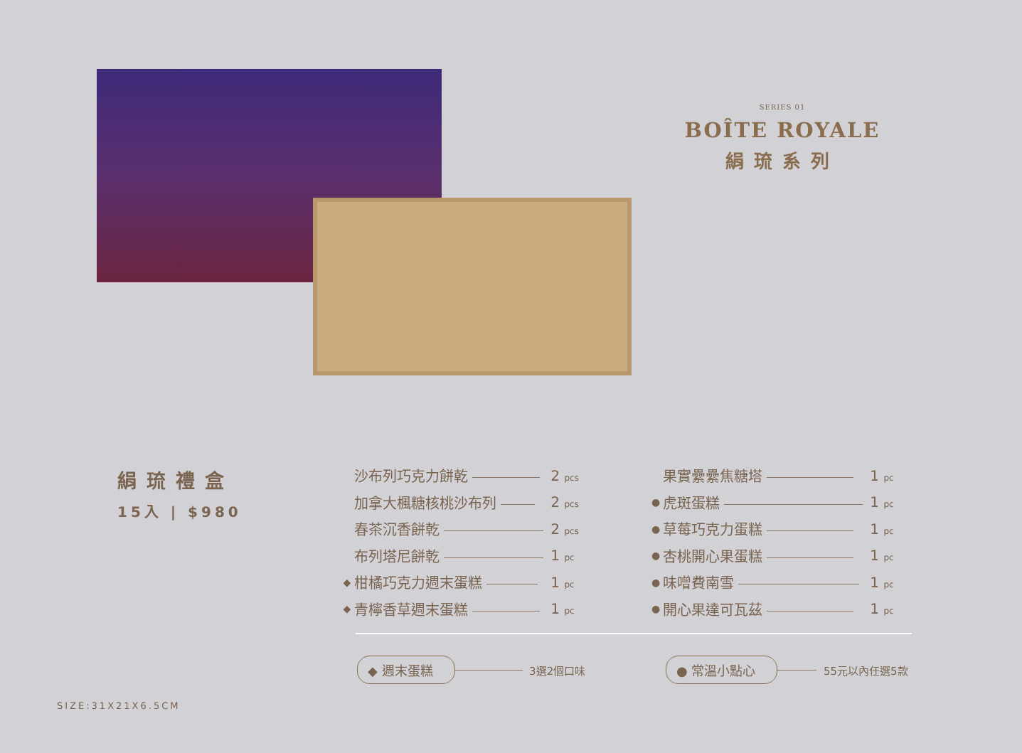SERIES 01
BOÎTE ROYALE
絹琉系列
絹琉禮盒
15入 | $980
| | 沙布列巧克力餅乾 | 2 pcs |
| | 加拿大楓糖核桃沙布列 | 2 pcs |
| | 春茶沉香餅乾 | 2 pcs |
| | 布列塔尼餅乾 | 1 pc |
| ◆ | 柑橘巧克力週末蛋糕 | 1 pc |
| ◆ | 青檸香草週末蛋糕 | 1 pc |
| | 果實纍纍焦糖塔 | 1 pc |
| ● | 虎斑蛋糕 | 1 pc |
| ● | 草莓巧克力蛋糕 | 1 pc |
| ● | 杏桃開心果蛋糕 | 1 pc |
| ● | 味噌費南雪 | 1 pc |
| ● | 開心果達可瓦茲 | 1 pc |
◆ 週末蛋糕 3選2個口味 ● 常溫小點心 55元以內任選5款
SIZE:31X21X6.5CM